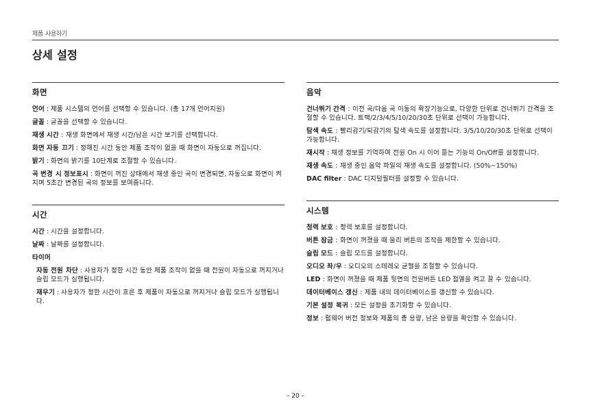제품 사용하기
상세 설정
화면
언어 : 제품 시스템의 언어를 선택할 수 있습니다. (총 17개 언어지원)
글꼴 : 글꼴을 선택할 수 있습니다.
재생 시간 : 재생 화면에서 재생 시간/남은 시간 보기를 선택합니다.
화면 자동 끄기 : 정해진 시간 동안 제품 조작이 없을 때 화면이 자동으로 꺼집니다.
밝기 : 화면의 밝기를 10단계로 조절할 수 있습니다.
곡 변경 시 정보표시 : 화면이 꺼진 상태에서 재생 중인 곡이 변경되면, 자동으로 화면이 켜지며 5초간 변경된 곡의 정보를 보여줍니다.
시간
시간 : 시간을 설정합니다.
날짜 : 날짜를 설정합니다.
타이머
자동 전원 차단 : 사용자가 정한 시간 동안 제품 조작이 없을 때 전원이 자동으로 꺼지거나 슬립 모드가 실행됩니다.
재우기 : 사용자가 정한 시간이 흐른 후 제품이 자동으로 꺼지거나 슬립 모드가 실행됩니다.
음악
건너뛰기 간격 : 이전 곡/다음 곡 이동의 확장기능으로, 다양한 단위로 건너뛰기 간격을 조절할 수 있습니다. 트랙/2/3/4/5/10/20/30초 단위로 선택이 가능합니다.
탐색 속도 : 빨리감기/되감기의 탐색 속도를 설정합니다. 3/5/10/20/30초 단위로 선택이 가능합니다.
재시작 : 재생 정보를 기억하여 전원 On 시 이어 듣는 기능의 On/Off를 설정합니다.
재생 속도 : 재생 중인 음악 파일의 재생 속도를 설정합니다. (50%~150%)
DAC filter : DAC 디지털필터를 설정할 수 있습니다.
시스템
청력 보호 : 청력 보호를 설정합니다.
버튼 잠금 : 화면이 꺼졌을 때 물리 버튼의 조작을 제한할 수 있습니다.
슬립 모드 : 슬립 모드를 설정합니다.
오디오 좌/우 : 오디오의 스테레오 균형을 조절할 수 있습니다.
LED : 화면이 꺼졌을 때 제품 뒷면의 전원버튼 LED 점멸을 켜고 끌 수 있습니다.
데이터베이스 갱신 : 제품 내의 데이터베이스를 갱신할 수 있습니다.
기본 설정 복귀 : 모든 설정을 초기화할 수 있습니다.
정보 : 펌웨어 버전 정보와 제품의 총 용량, 남은 용량을 확인할 수 있습니다.
– 20 –